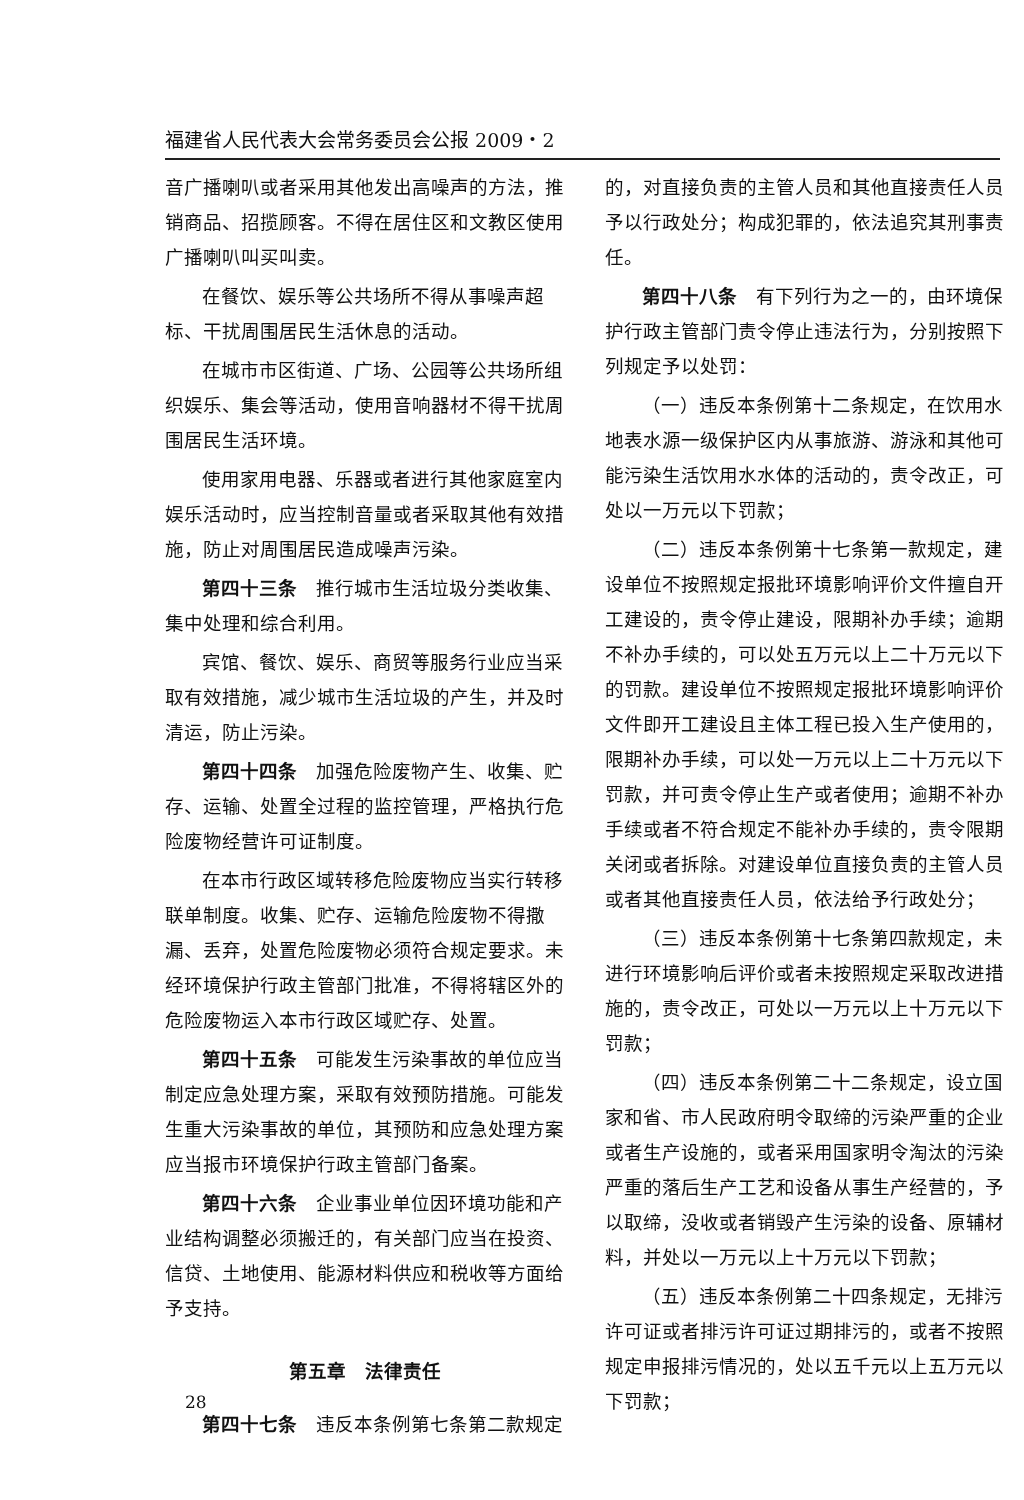福建省人民代表大会常务委员会公报 2009・2
音广播喇叭或者采用其他发出高噪声的方法，推销商品、招揽顾客。不得在居住区和文教区使用广播喇叭叫买叫卖。
在餐饮、娱乐等公共场所不得从事噪声超标、干扰周围居民生活休息的活动。
在城市市区街道、广场、公园等公共场所组织娱乐、集会等活动，使用音响器材不得干扰周围居民生活环境。
使用家用电器、乐器或者进行其他家庭室内娱乐活动时，应当控制音量或者采取其他有效措施，防止对周围居民造成噪声污染。
第四十三条　推行城市生活垃圾分类收集、集中处理和综合利用。
宾馆、餐饮、娱乐、商贸等服务行业应当采取有效措施，减少城市生活垃圾的产生，并及时清运，防止污染。
第四十四条　加强危险废物产生、收集、贮存、运输、处置全过程的监控管理，严格执行危险废物经营许可证制度。
在本市行政区域转移危险废物应当实行转移联单制度。收集、贮存、运输危险废物不得撒漏、丢弃，处置危险废物必须符合规定要求。未经环境保护行政主管部门批准，不得将辖区外的危险废物运入本市行政区域贮存、处置。
第四十五条　可能发生污染事故的单位应当制定应急处理方案，采取有效预防措施。可能发生重大污染事故的单位，其预防和应急处理方案应当报市环境保护行政主管部门备案。
第四十六条　企业事业单位因环境功能和产业结构调整必须搬迁的，有关部门应当在投资、信贷、土地使用、能源材料供应和税收等方面给予支持。
第五章　法律责任
第四十七条　违反本条例第七条第二款规定
的，对直接负责的主管人员和其他直接责任人员予以行政处分；构成犯罪的，依法追究其刑事责任。
第四十八条　有下列行为之一的，由环境保护行政主管部门责令停止违法行为，分别按照下列规定予以处罚：
（一）违反本条例第十二条规定，在饮用水地表水源一级保护区内从事旅游、游泳和其他可能污染生活饮用水水体的活动的，责令改正，可处以一万元以下罚款；
（二）违反本条例第十七条第一款规定，建设单位不按照规定报批环境影响评价文件擅自开工建设的，责令停止建设，限期补办手续；逾期不补办手续的，可以处五万元以上二十万元以下的罚款。建设单位不按照规定报批环境影响评价文件即开工建设且主体工程已投入生产使用的，限期补办手续，可以处一万元以上二十万元以下罚款，并可责令停止生产或者使用；逾期不补办手续或者不符合规定不能补办手续的，责令限期关闭或者拆除。对建设单位直接负责的主管人员或者其他直接责任人员，依法给予行政处分；
（三）违反本条例第十七条第四款规定，未进行环境影响后评价或者未按照规定采取改进措施的，责令改正，可处以一万元以上十万元以下罚款；
（四）违反本条例第二十二条规定，设立国家和省、市人民政府明令取缔的污染严重的企业或者生产设施的，或者采用国家明令淘汰的污染严重的落后生产工艺和设备从事生产经营的，予以取缔，没收或者销毁产生污染的设备、原辅材料，并处以一万元以上十万元以下罚款；
（五）违反本条例第二十四条规定，无排污许可证或者排污许可证过期排污的，或者不按照规定申报排污情况的，处以五千元以上五万元以下罚款；
28